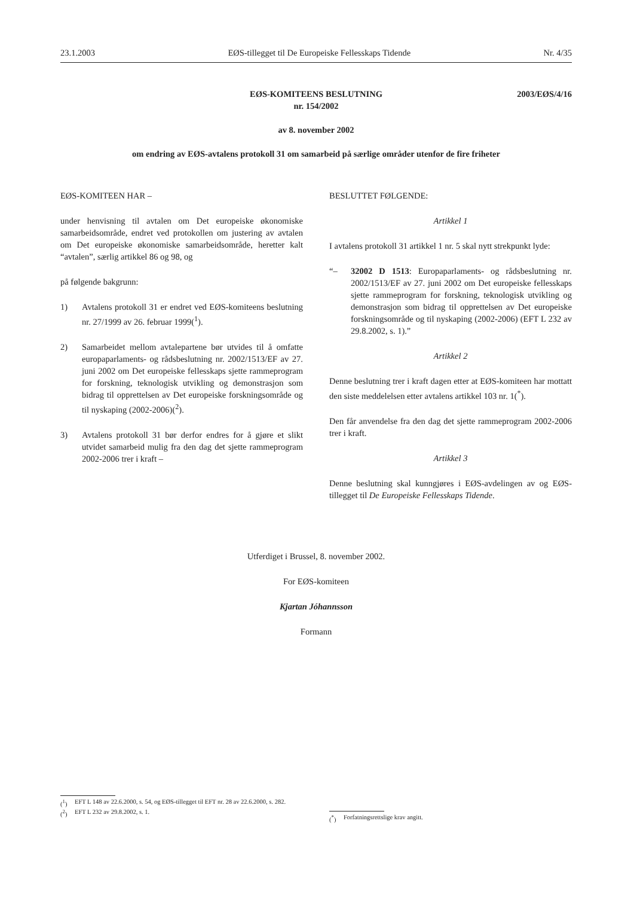23.1.2003 EØS-tillegget til De Europeiske Fellesskaps Tidende Nr. 4/35
2003/EØS/4/16 EØS-KOMITEENS BESLUTNING
nr. 154/2002
av 8. november 2002
om endring av EØS-avtalens protokoll 31 om samarbeid på særlige områder utenfor de fire friheter
EØS-KOMITEEN HAR –
under henvisning til avtalen om Det europeiske økonomiske samarbeidsområde, endret ved protokollen om justering av avtalen om Det europeiske økonomiske samarbeidsområde, heretter kalt “avtalen”, særlig artikkel 86 og 98, og
på følgende bakgrunn:
1) Avtalens protokoll 31 er endret ved EØS-komiteens beslutning nr. 27/1999 av 26. februar 1999(<sup>1</sup>).
2) Samarbeidet mellom avtalepartene bør utvides til å omfatte europaparlaments- og rådsbeslutning nr. 2002/1513/EF av 27. juni 2002 om Det europeiske fellesskaps sjette rammeprogram for forskning, teknologisk utvikling og demonstrasjon som bidrag til opprettelsen av Det europeiske forskningsområde og til nyskaping (2002-2006)(<sup>2</sup>).
3) Avtalens protokoll 31 bør derfor endres for å gjøre et slikt utvidet samarbeid mulig fra den dag det sjette rammeprogram 2002-2006 trer i kraft –
BESLUTTET FØLGENDE:
Artikkel 1
I avtalens protokoll 31 artikkel 1 nr. 5 skal nytt strekpunkt lyde:
“– 32002 D 1513: Europaparlaments- og rådsbeslutning nr. 2002/1513/EF av 27. juni 2002 om Det europeiske fellesskaps sjette rammeprogram for forskning, teknologisk utvikling og demonstrasjon som bidrag til opprettelsen av Det europeiske forskningsområde og til nyskaping (2002-2006) (EFT L 232 av 29.8.2002, s. 1).”
Artikkel 2
Denne beslutning trer i kraft dagen etter at EØS-komiteen har mottatt den siste meddelelsen etter avtalens artikkel 103 nr. 1(<sup>*</sup>).
Den får anvendelse fra den dag det sjette rammeprogram 2002-2006 trer i kraft.
Artikkel 3
Denne beslutning skal kunngjøres i EØS-avdelingen av og EØS-tillegget til De Europeiske Fellesskaps Tidende.
Utferdiget i Brussel, 8. november 2002.
For EØS-komiteen
Kjartan Jóhannsson
Formann
(<sup>1</sup>) EFT L 148 av 22.6.2000, s. 54, og EØS-tillegget til EFT nr. 28 av 22.6.2000, s. 282.
(<sup>2</sup>) EFT L 232 av 29.8.2002, s. 1.
(<sup>*</sup>) Forfatningsrettslige krav angitt.